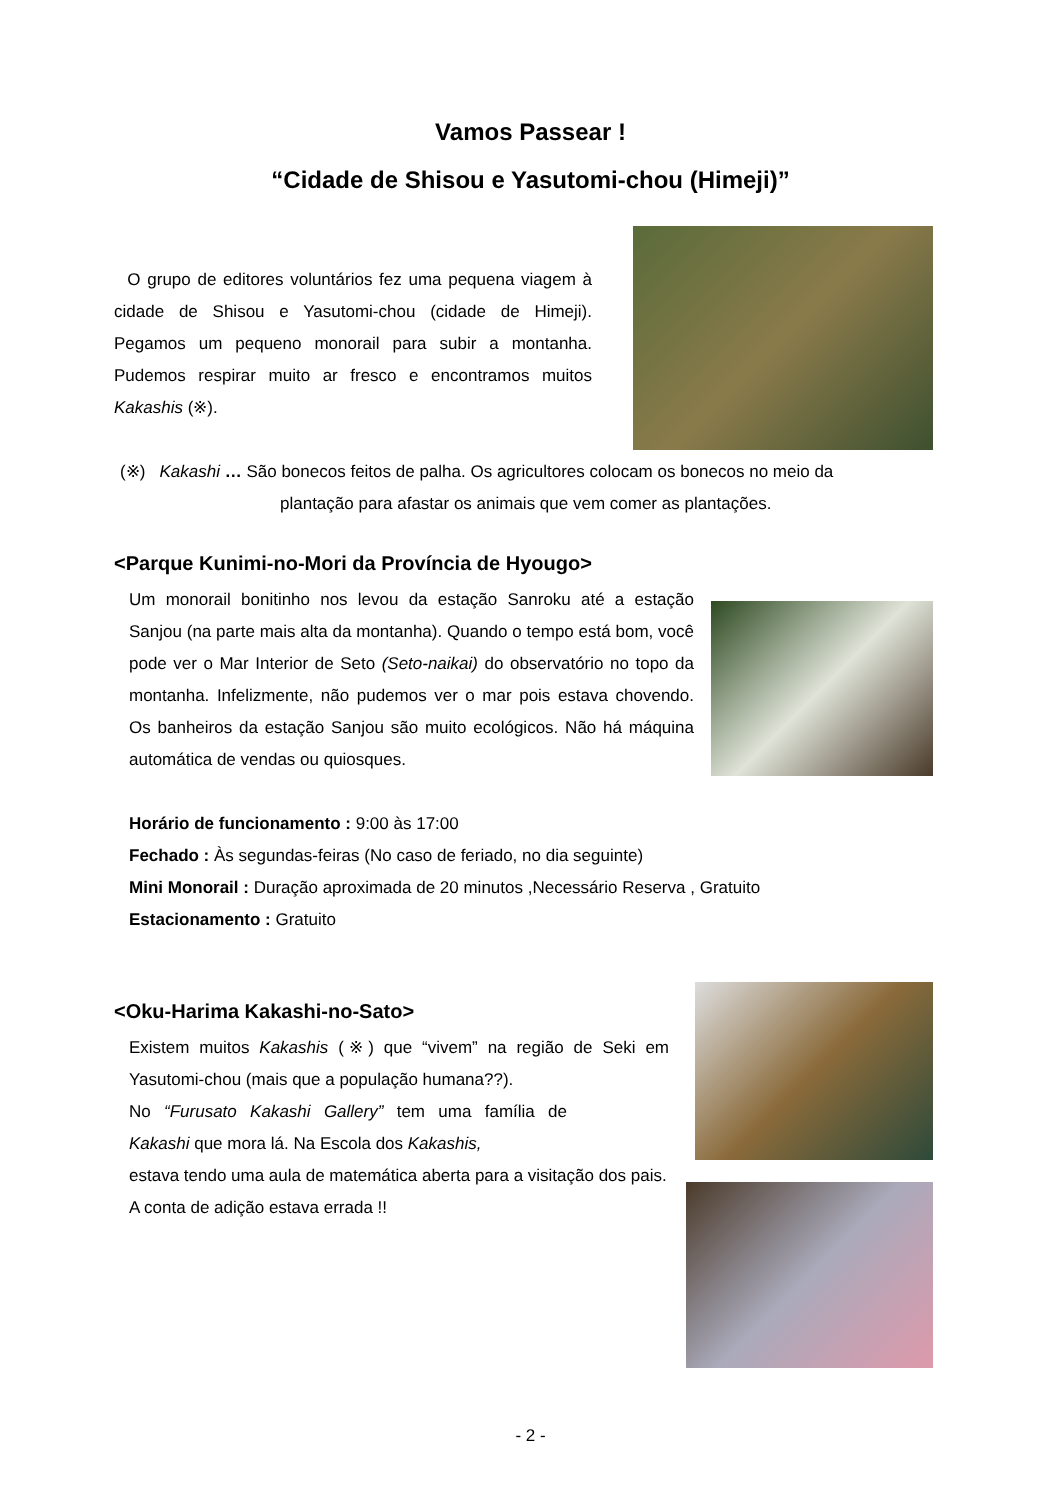Vamos Passear !
“Cidade de Shisou e Yasutomi-chou (Himeji)”
O grupo de editores voluntários fez uma pequena viagem à cidade de Shisou e Yasutomi-chou (cidade de Himeji). Pegamos um pequeno monorail para subir a montanha. Pudemos respirar muito ar fresco e encontramos muitos Kakashis (※).
(※) Kakashi … São bonecos feitos de palha. Os agricultores colocam os bonecos no meio da
plantação para afastar os animais que vem comer as plantações.
<Parque Kunimi-no-Mori da Província de Hyougo>
Um monorail bonitinho nos levou da estação Sanroku até a estação Sanjou (na parte mais alta da montanha). Quando o tempo está bom, você pode ver o Mar Interior de Seto (Seto-naikai) do observatório no topo da montanha. Infelizmente, não pudemos ver o mar pois estava chovendo. Os banheiros da estação Sanjou são muito ecológicos. Não há máquina automática de vendas ou quiosques.
Horário de funcionamento : 9:00 às 17:00
Fechado : Às segundas-feiras (No caso de feriado, no dia seguinte)
Mini Monorail : Duração aproximada de 20 minutos ,Necessário Reserva , Gratuito
Estacionamento : Gratuito
<Oku-Harima Kakashi-no-Sato>
Existem muitos Kakashis (※) que “vivem” na região de Seki em Yasutomi-chou (mais que a população humana??).
No “Furusato Kakashi Gallery” tem uma família de Kakashi que mora lá. Na Escola dos Kakashis,
estava tendo uma aula de matemática aberta para a visitação dos pais.
A conta de adição estava errada !!
- 2 -